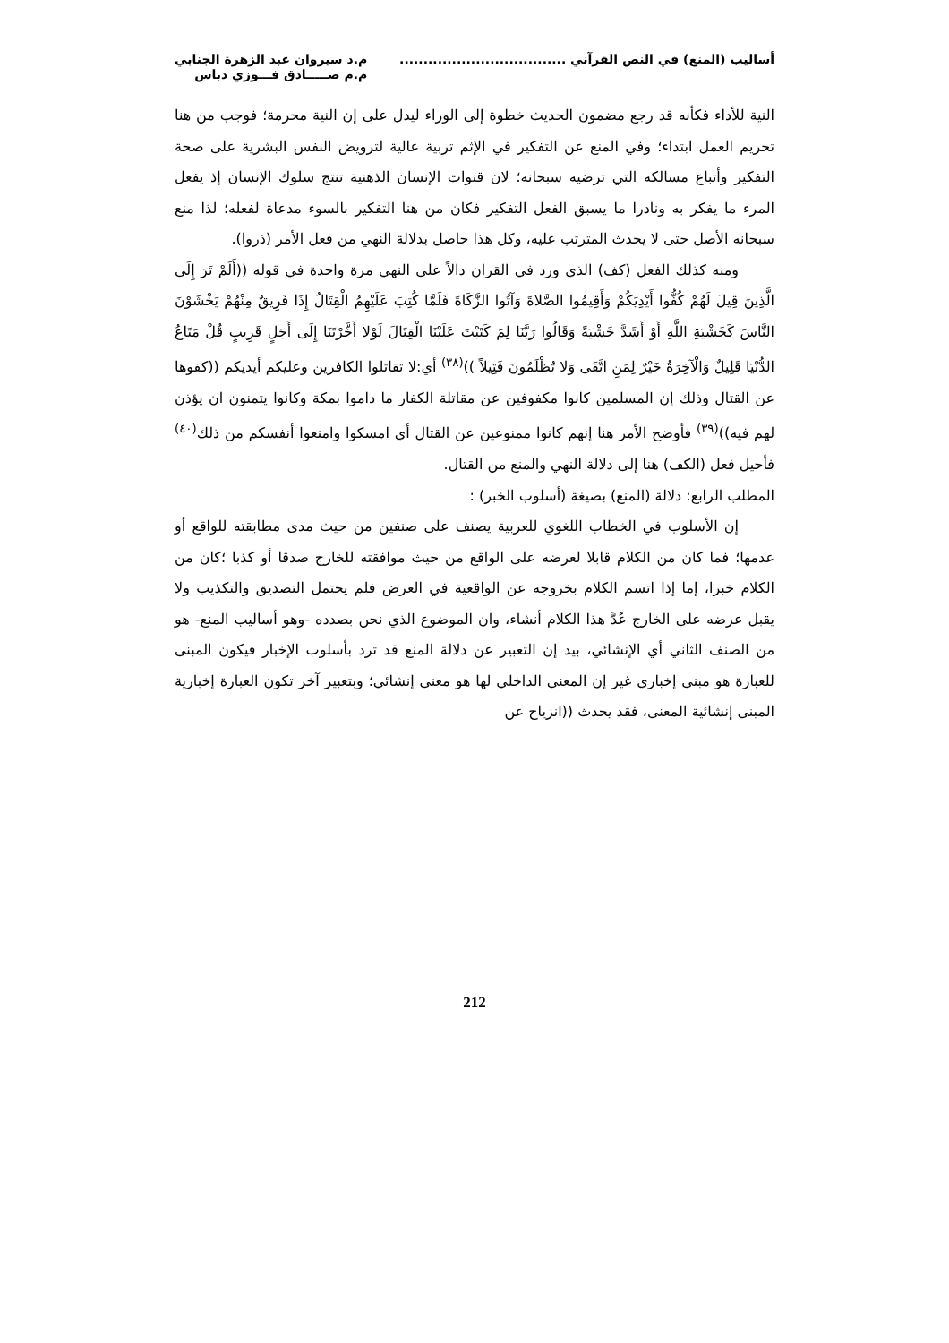أساليب (المنع) في النص القرآني ...................................
م.د سيروان عبد الزهرة الجنابي
م.م صـــــادق فـــوزي دباس
النية للأداء فكأنه قد رجع مضمون الحديث خطوة إلى الوراء ليدل على إن النية محرمة؛ فوجب من هنا تحريم العمل ابتداء؛ وفي المنع عن التفكير في الإثم تربية عالية لترويض النفس البشرية على صحة التفكير وأتباع مسالكه التي ترضيه سبحانه؛ لان قنوات الإنسان الذهنية تنتج سلوك الإنسان إذ يفعل المرء ما يفكر به ونادرا ما يسبق الفعل التفكير فكان من هنا التفكير بالسوء مدعاة لفعله؛ لذا منع سبحانه الأصل حتى لا يحدث المترتب عليه، وكل هذا حاصل بدلالة النهي من فعل الأمر (ذروا).
ومنه كذلك الفعل (كف) الذي ورد في القران دالاً على النهي مرة واحدة في قوله ((أَلَمْ تَرَ إِلَى الَّذِينَ قِيلَ لَهُمْ كُفُّوا أَيْدِيَكُمْ وَأَقِيمُوا الصَّلاةَ وَآتُوا الزَّكَاةَ فَلَمَّا كُتِبَ عَلَيْهِمُ الْقِتَالُ إِذَا فَرِيقٌ مِنْهُمْ يَخْشَوْنَ النَّاسَ كَخَشْيَةِ اللَّهِ أَوْ أَشَدَّ خَشْيَةً وَقَالُوا رَبَّنَا لِمَ كَتَبْتَ عَلَيْنَا الْقِتَالَ لَوْلا أَخَّرْتَنَا إِلَى أَجَلٍ قَرِيبٍ قُلْ مَتَاعُ الدُّنْيَا قَلِيلٌ وَالْآخِرَةُ خَيْرٌ لِمَنِ اتَّقَى وَلا تُظْلَمُونَ فَتِيلاً ))<sup>(٣٨)</sup> أي:لا تقاتلوا الكافرين وعليكم أيديكم ((كفوها عن القتال وذلك إن المسلمين كانوا مكفوفين عن مقاتلة الكفار ما داموا بمكة وكانوا يتمنون ان يؤذن لهم فيه))<sup>(٣٩)</sup> فأوضح الأمر هنا إنهم كانوا ممنوعين عن القتال أي امسكوا وامنعوا أنفسكم من ذلك<sup>(٤٠)</sup> فأحيل فعل (الكف) هنا إلى دلالة النهي والمنع من القتال.
المطلب الرابع: دلالة (المنع) بصيغة (أسلوب الخبر) :
إن الأسلوب في الخطاب اللغوي للعربية يصنف على صنفين من حيث مدى مطابقته للواقع أو عدمها؛ فما كان من الكلام قابلا لعرضه على الواقع من حيث موافقته للخارج صدقا أو كذبا ؛كان من الكلام خبرا، إما إذا اتسم الكلام بخروجه عن الواقعية في العرض فلم يحتمل التصديق والتكذيب ولا يقبل عرضه على الخارج عُدَّ هذا الكلام أنشاء، وان الموضوع الذي نحن بصدده -وهو أساليب المنع- هو من الصنف الثاني أي الإنشائي، بيد إن التعبير عن دلالة المنع قد ترد بأسلوب الإخبار فيكون المبنى للعبارة هو مبنى إخباري غير إن المعنى الداخلي لها هو معنى إنشائي؛ وبتعبير آخر تكون العبارة إخبارية المبنى إنشائية المعنى، فقد يحدث ((انزياح عن
212